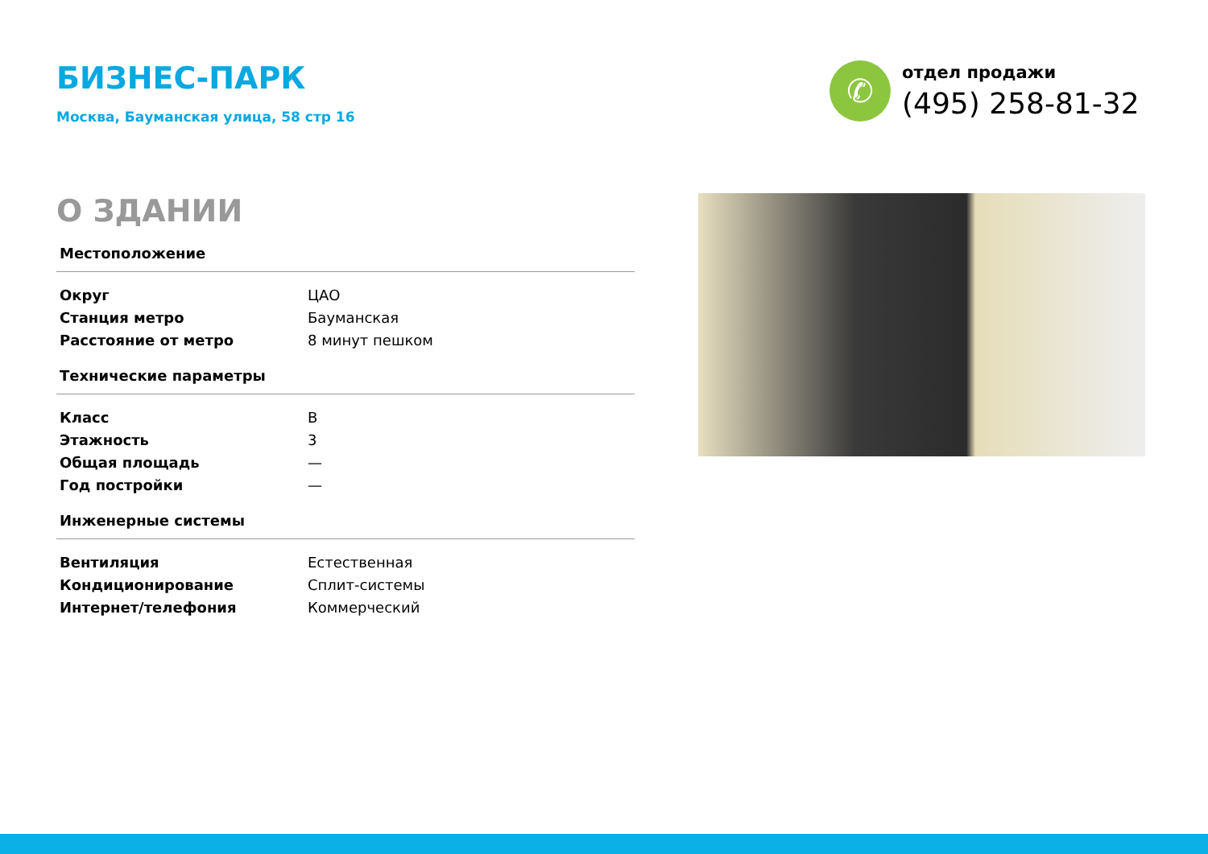БИЗНЕС-ПАРК
Москва, Бауманская улица, 58 стр 16
✆
отдел продажи
(495) 258-81-32
О ЗДАНИИ
Местоположение
| Округ | ЦАО |
| Станция метро | Бауманская |
| Расстояние от метро | 8 минут пешком |
Технические параметры
| Класс | B |
| Этажность | 3 |
| Общая площадь | — |
| Год постройки | — |
Инженерные системы
| Вентиляция | Естественная |
| Кондиционирование | Сплит-системы |
| Интернет/телефония | Коммерческий |